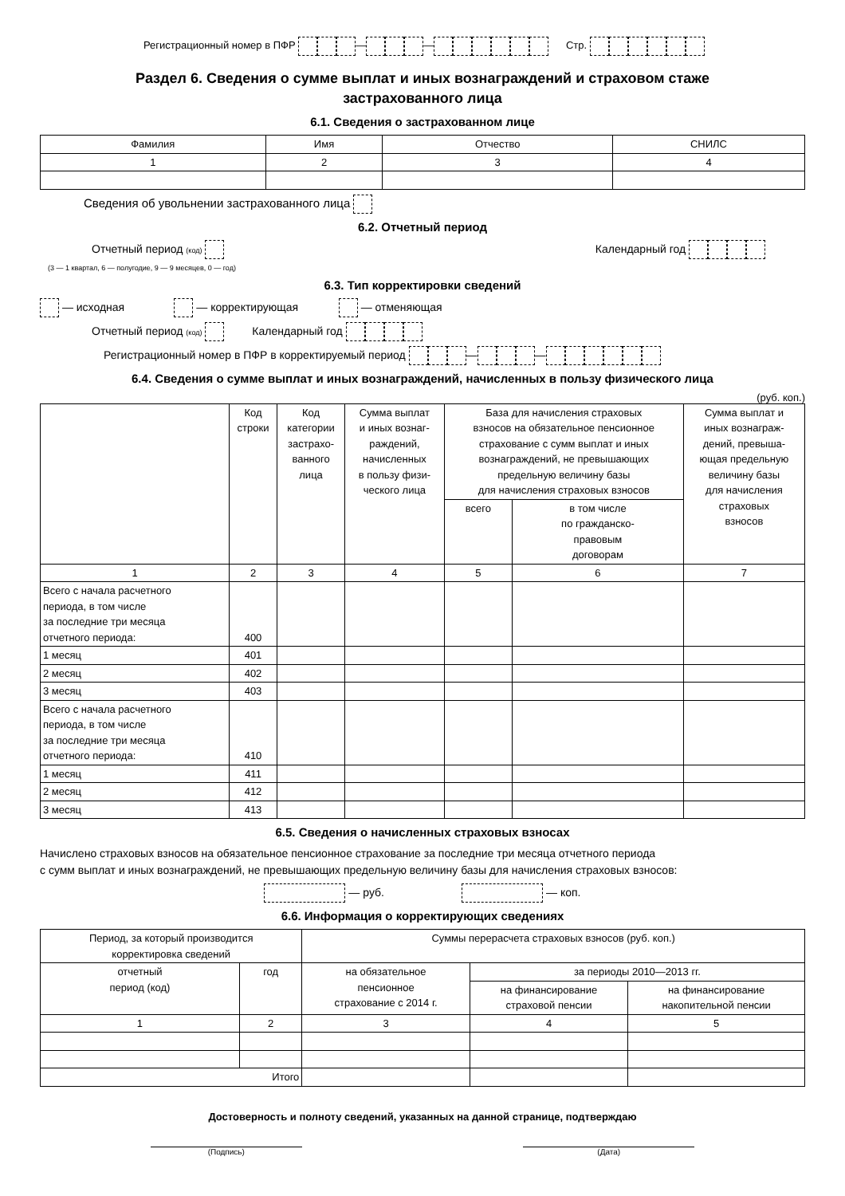Регистрационный номер в ПФР — — Стр.
Раздел 6. Сведения о сумме выплат и иных вознаграждений и страховом стаже
застрахованного лица
6.1. Сведения о застрахованном лице
| Фамилия | Имя | Отчество | СНИЛС |
| 1 | 2 | 3 | 4 |
Сведения об увольнении застрахованного лица
6.2. Отчетный период
Отчетный период (код) Календарный год
(3 — 1 квартал, 6 — полугодие, 9 — 9 месяцев, 0 — год)
6.3. Тип корректировки сведений
— исходная — корректирующая — отменяющая
Отчетный период (код) Календарный год
Регистрационный номер в ПФР в корректируемый период — —
6.4. Сведения о сумме выплат и иных вознаграждений, начисленных в пользу физического лица
(руб. коп.)
| | Код строки | Код категории застрахо- ванного лица | Сумма выплат и иных вознаг- раждений, начисленных в пользу физи- ческого лица | База для начисления страховых взносов на обязательное пенсионное страхование с сумм выплат и иных вознаграждений, не превышающих предельную величину базы для начисления страховых взносов | | Сумма выплат и иных вознаграж- дений, превыша- ющая предельную величину базы для начисления страховых взносов |
| | | | | всего | в том числе по гражданско- правовым договорам | |
| 1 | 2 | 3 | 4 | 5 | 6 | 7 |
| Всего с начала расчетного периода, в том числе за последние три месяца отчетного периода: | 400 | | | | | |
| 1 месяц | 401 | | | | | |
| 2 месяц | 402 | | | | | |
| 3 месяц | 403 | | | | | |
| Всего с начала расчетного периода, в том числе за последние три месяца отчетного периода: | 410 | | | | | |
| 1 месяц | 411 | | | | | |
| 2 месяц | 412 | | | | | |
| 3 месяц | 413 | | | | | |
6.5. Сведения о начисленных страховых взносах
Начислено страховых взносов на обязательное пенсионное страхование за последние три месяца отчетного периода
с сумм выплат и иных вознаграждений, не превышающих предельную величину базы для начисления страховых взносов:
— руб. — коп.
6.6. Информация о корректирующих сведениях
| Период, за который производится корректировка сведений | | Суммы перерасчета страховых взносов (руб. коп.) | | |
| отчетный период (код) | год | на обязательное пенсионное страхование с 2014 г. | за периоды 2010—2013 гг. | |
| | | | на финансирование страховой пенсии | на финансирование накопительной пенсии |
| 1 | 2 | 3 | 4 | 5 |
| Итого | | | | |
Достоверность и полноту сведений, указанных на данной странице, подтверждаю
(Подпись) (Дата)